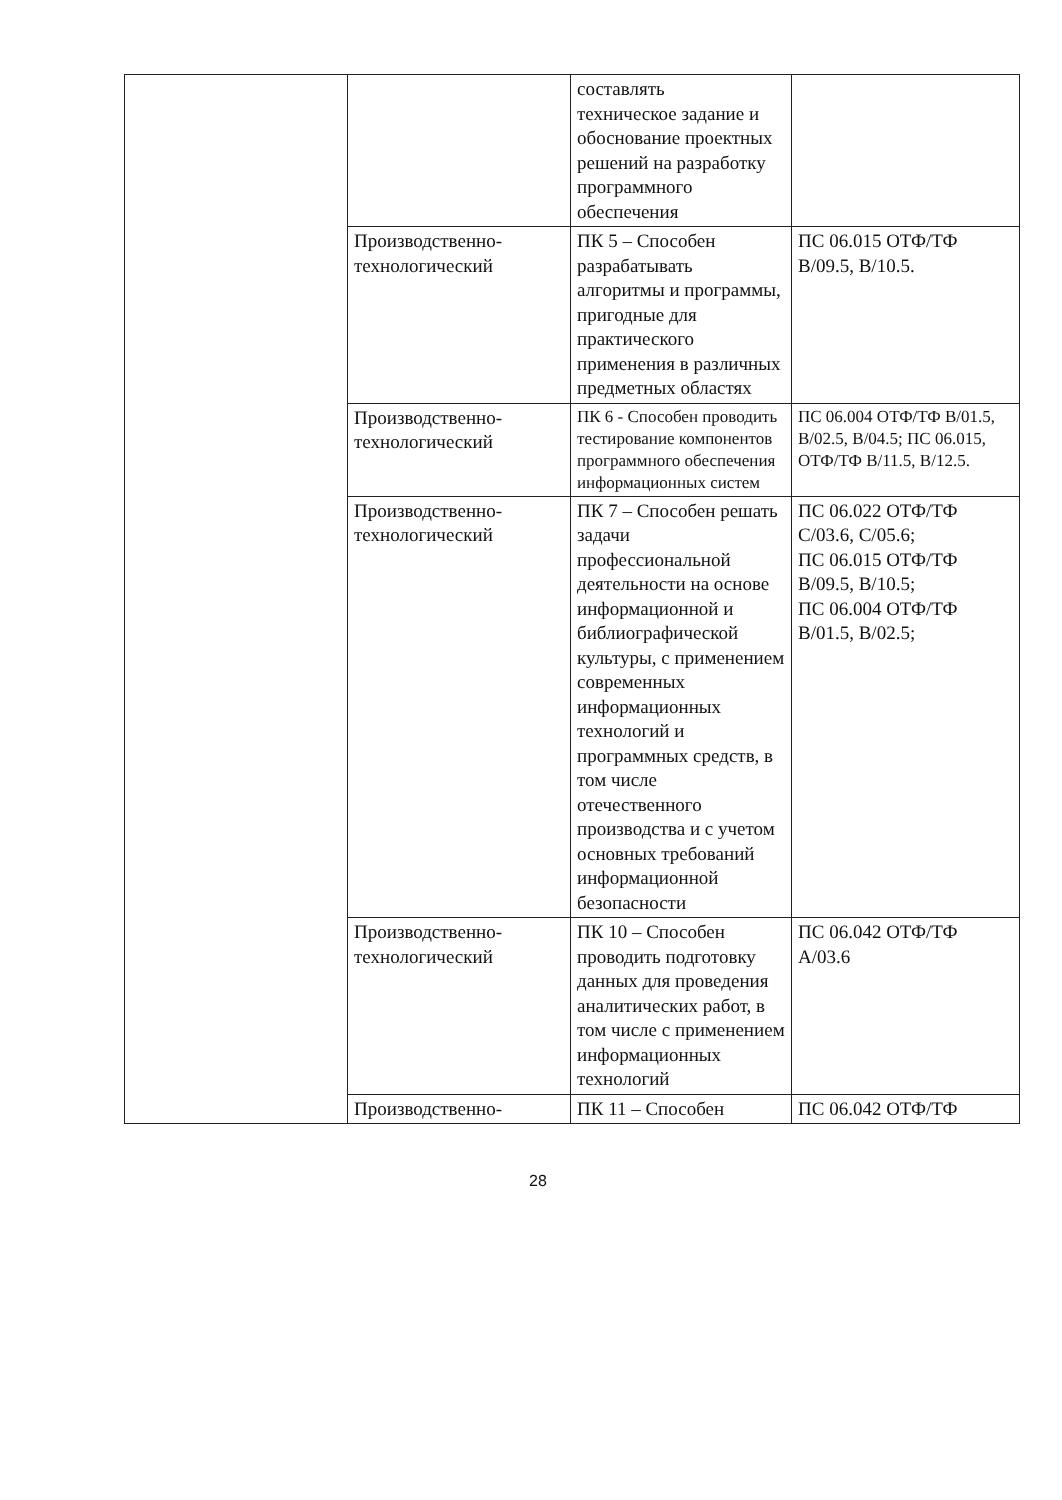| | | составлять техническое задание и обоснование проектных решений на разработку программного обеспечения | |
| | Производственно-технологический | ПК 5 – Способен разрабатывать алгоритмы и программы, пригодные для практического применения в различных предметных областях | ПС 06.015 ОТФ/ТФ В/09.5, В/10.5. |
| | Производственно-технологический | ПК 6 - Способен проводить тестирование компонентов программного обеспечения информационных систем | ПС 06.004 ОТФ/ТФ В/01.5, В/02.5, В/04.5; ПС 06.015, ОТФ/ТФ В/11.5, В/12.5. |
| | Производственно-технологический | ПК 7 – Способен решать задачи профессиональной деятельности на основе информационной и библиографической культуры, с применением современных информационных технологий и программных средств, в том числе отечественного производства и с учетом основных требований информационной безопасности | ПС 06.022 ОТФ/ТФ С/03.6, С/05.6; ПС 06.015 ОТФ/ТФ В/09.5, В/10.5; ПС 06.004 ОТФ/ТФ В/01.5, В/02.5; |
| | Производственно-технологический | ПК 10 – Способен проводить подготовку данных для проведения аналитических работ, в том числе с применением информационных технологий | ПС 06.042 ОТФ/ТФ А/03.6 |
| | Производственно- | ПК 11 – Способен | ПС 06.042 ОТФ/ТФ |
28